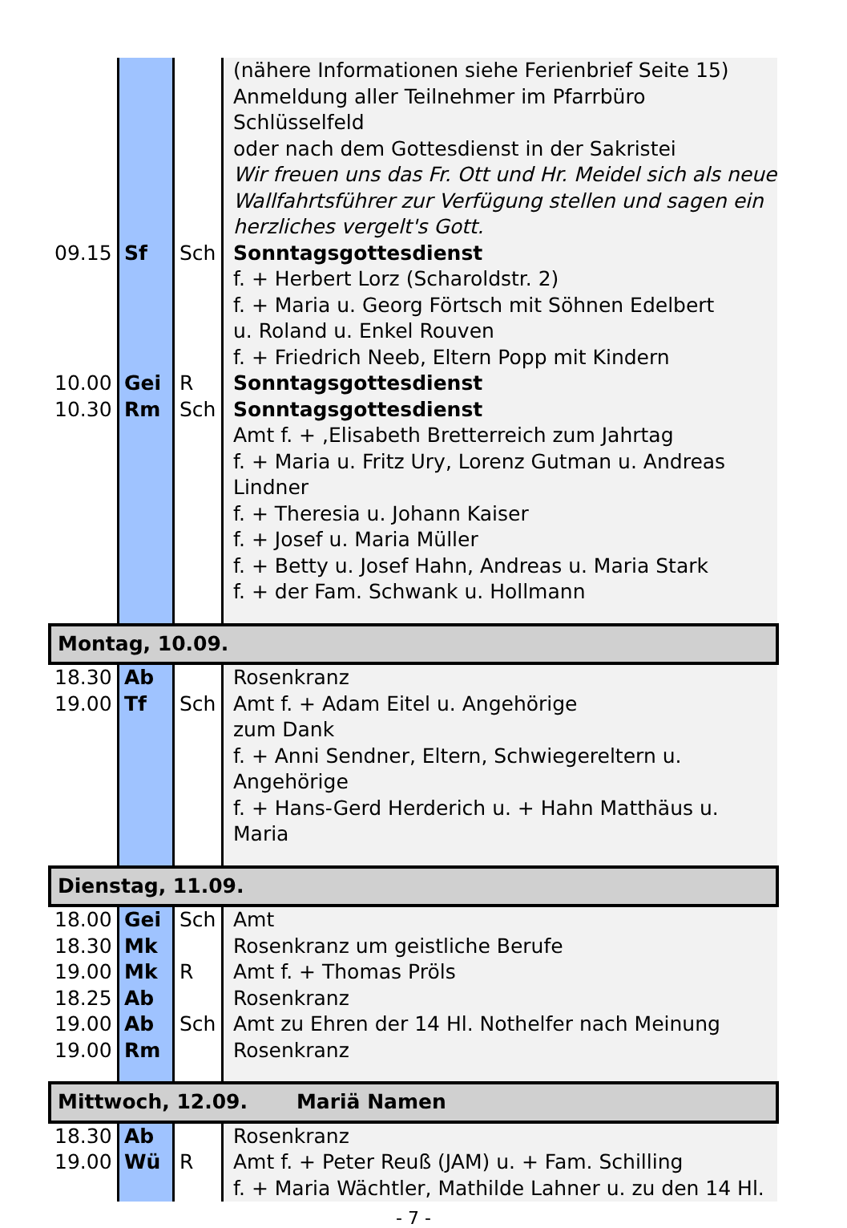| | | | (nähere Informationen siehe Ferienbrief Seite 15) Anmeldung aller Teilnehmer im Pfarrbüro Schlüsselfeld oder nach dem Gottesdienst in der Sakristei Wir freuen uns das Fr. Ott und Hr. Meidel sich als neue Wallfahrtsführer zur Verfügung stellen und sagen ein herzliches vergelt's Gott. |
| 09.15 | Sf | Sch | Sonntagsgottesdienst f. + Herbert Lorz (Scharoldstr. 2) f. + Maria u. Georg Förtsch mit Söhnen Edelbert u. Roland u. Enkel Rouven f. + Friedrich Neeb, Eltern Popp mit Kindern |
| 10.00 | Gei | R | Sonntagsgottesdienst |
| 10.30 | Rm | Sch | Sonntagsgottesdienst Amt f. + ,Elisabeth Bretterreich zum Jahrtag f. + Maria u. Fritz Ury, Lorenz Gutman u. Andreas Lindner f. + Theresia u. Johann Kaiser f. + Josef u. Maria Müller f. + Betty u. Josef Hahn, Andreas u. Maria Stark f. + der Fam. Schwank u. Hollmann |
| Montag, 10.09. | | | |
| 18.30 | Ab | | Rosenkranz |
| 19.00 | Tf | Sch | Amt f. + Adam Eitel u. Angehörige zum Dank f. + Anni Sendner, Eltern, Schwiegereltern u. Angehörige f. + Hans-Gerd Herderich u. + Hahn Matthäus u. Maria |
| Dienstag, 11.09. | | | |
| 18.00 | Gei | Sch | Amt |
| 18.30 | Mk | | Rosenkranz um geistliche Berufe |
| 19.00 | Mk | R | Amt f. + Thomas Pröls |
| 18.25 | Ab | | Rosenkranz |
| 19.00 | Ab | Sch | Amt zu Ehren der 14 Hl. Nothelfer nach Meinung |
| 19.00 | Rm | | Rosenkranz |
| Mittwoch, 12.09. Mariä Namen | | | |
| 18.30 | Ab | | Rosenkranz |
| 19.00 | Wü | R | Amt f. + Peter Reuß (JAM) u. + Fam. Schilling f. + Maria Wächtler, Mathilde Lahner u. zu den 14 Hl. |
- 7 -